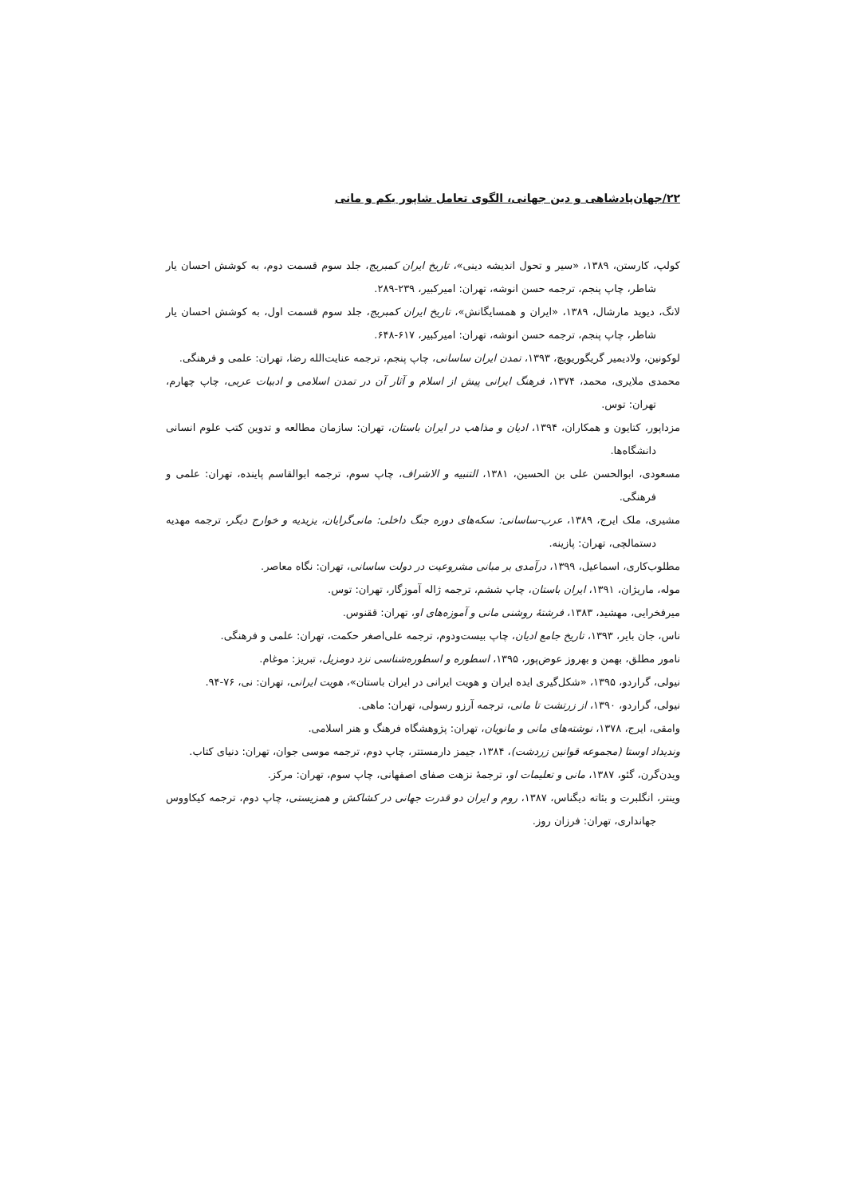۲۲/جهان‌پادشاهی و دین جهانی، الگوی تعامل شاپور یکم و مانی
کولپ، کارستن، ۱۳۸۹، «سیر و تحول اندیشه دینی»، تاریخ ایران کمبریج، جلد سوم قسمت دوم، به کوشش احسان یار شاطر، چاپ پنجم، ترجمه حسن انوشه، تهران: امیرکبیر، ۲۳۹-۲۸۹.
لانگ، دیوید مارشال، ۱۳۸۹، «ایران و همسایگانش»، تاریخ ایران کمبریج، جلد سوم قسمت اول، به کوشش احسان یار شاطر، چاپ پنجم، ترجمه حسن انوشه، تهران: امیرکبیر، ۶۱۷-۶۴۸.
لوکونین، ولادیمیر گریگوریویچ، ۱۳۹۳، تمدن ایران ساسانی، چاپ پنجم، ترجمه عنایت‌الله رضا، تهران: علمی و فرهنگی.
محمدی ملایری، محمد، ۱۳۷۴، فرهنگ ایرانی پیش از اسلام و آثار آن در تمدن اسلامی و ادبیات عربی، چاپ چهارم، تهران: توس.
مزداپور، کتایون و همکاران، ۱۳۹۴، ادیان و مذاهب در ایران باستان، تهران: سازمان مطالعه و تدوین کتب علوم انسانی دانشگاه‌ها.
مسعودی، ابوالحسن علی بن الحسین، ۱۳۸۱، التنبیه و الاشراف، چاپ سوم، ترجمه ابوالقاسم پاینده، تهران: علمی و فرهنگی.
مشیری، ملک ایرج، ۱۳۸۹، عرب-ساسانی: سکه‌های دوره جنگ داخلی: مانی‌گرایان، یزیدیه و خوارج دیگر، ترجمه مهدیه دستمالچی، تهران: پازینه.
مطلوب‌کاری، اسماعیل، ۱۳۹۹، درآمدی بر مبانی مشروعیت در دولت ساسانی، تهران: نگاه معاصر.
موله، ماریژان، ۱۳۹۱، ایران باستان، چاپ ششم، ترجمه ژاله آموزگار، تهران: توس.
میرفخرایی، مهشید، ۱۳۸۳، فرشتهٔ روشنی مانی و آموزه‌های او، تهران: ققنوس.
ناس، جان بایر، ۱۳۹۳، تاریخ جامع ادیان، چاپ بیست‌ودوم، ترجمه علی‌اصغر حکمت، تهران: علمی و فرهنگی.
نامور مطلق، بهمن و بهروز عوض‌پور، ۱۳۹۵، اسطوره و اسطوره‌شناسی نزد دومزیل، تبریز: موغام.
نیولی، گراردو، ۱۳۹۵، «شکل‌گیری ایده ایران و هویت ایرانی در ایران باستان»، هویت ایرانی، تهران: نی، ۷۶-۹۴.
نیولی، گراردو، ۱۳۹۰، از زرتشت تا مانی، ترجمه آرزو رسولی، تهران: ماهی.
وامقی، ایرج، ۱۳۷۸، نوشته‌های مانی و مانویان، تهران: پژوهشگاه فرهنگ و هنر اسلامی.
وندیداد اوستا (مجموعه قوانین زردشت)، ۱۳۸۴، جیمز دارمستتر، چاپ دوم، ترجمه موسی جوان، تهران: دنیای کتاب.
ویدن‌گرن، گئو، ۱۳۸۷، مانی و تعلیمات او، ترجمهٔ نزهت صفای اصفهانی، چاپ سوم، تهران: مرکز.
وینتر، انگلبرت و بئاته دیگناس، ۱۳۸۷، روم و ایران دو قدرت جهانی در کشاکش و همزیستی، چاپ دوم، ترجمه کیکاووس جهانداری، تهران: فرزان روز.